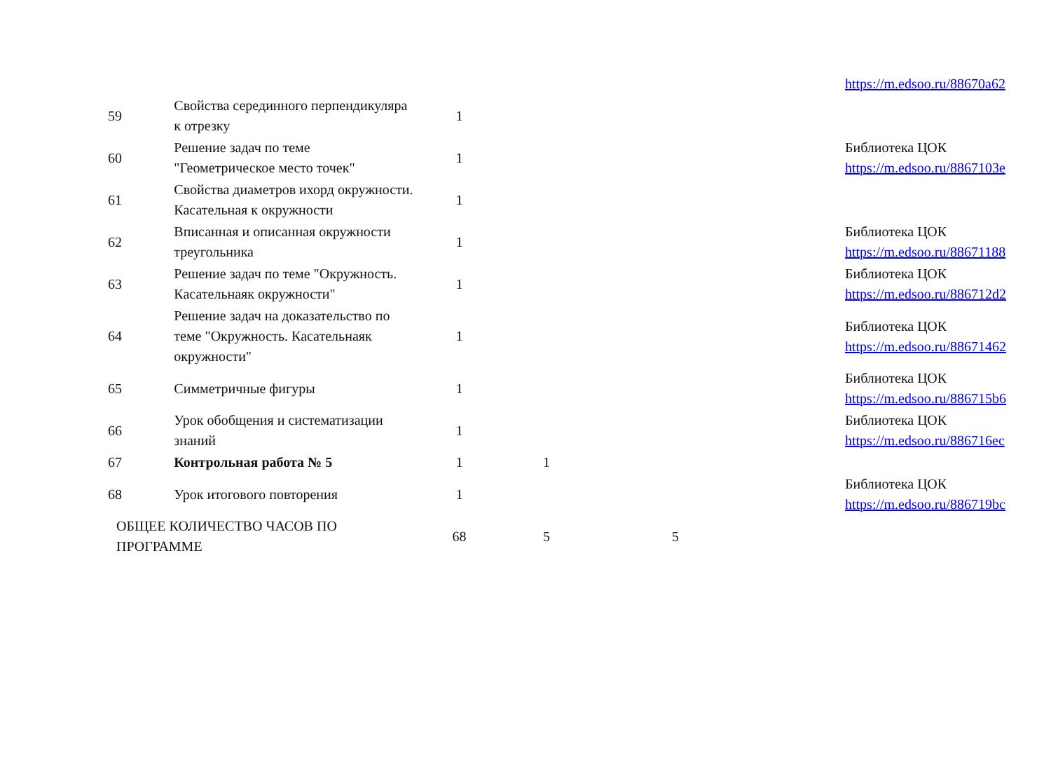| | | | | | | https://m.edsoo.ru/88670a62 |
| 59 | Свойства серединного перпендикуляра к отрезку | 1 | | | | |
| 60 | Решение задач по теме "Геометрическое место точек" | 1 | | | | Библиотека ЦОК https://m.edsoo.ru/8867103e |
| 61 | Свойства диаметров ихорд окружности. Касательная к окружности | 1 | | | | |
| 62 | Вписанная и описанная окружности треугольника | 1 | | | | Библиотека ЦОК https://m.edsoo.ru/88671188 |
| 63 | Решение задач по теме "Окружность. Касательнаяк окружности" | 1 | | | | Библиотека ЦОК https://m.edsoo.ru/886712d2 |
| 64 | Решение задач на доказательство по теме "Окружность. Касательнаяк окружности" | 1 | | | | Библиотека ЦОК https://m.edsoo.ru/88671462 |
| 65 | Симметричные фигуры | 1 | | | | Библиотека ЦОК https://m.edsoo.ru/886715b6 |
| 66 | Урок обобщения и систематизации знаний | 1 | | | | Библиотека ЦОК https://m.edsoo.ru/886716ec |
| 67 | Контрольная работа № 5 | 1 | 1 | | | |
| 68 | Урок итогового повторения | 1 | | | | Библиотека ЦОК https://m.edsoo.ru/886719bc |
| ОБЩЕЕ КОЛИЧЕСТВО ЧАСОВ ПО ПРОГРАММЕ | | 68 | 5 | 5 | | |